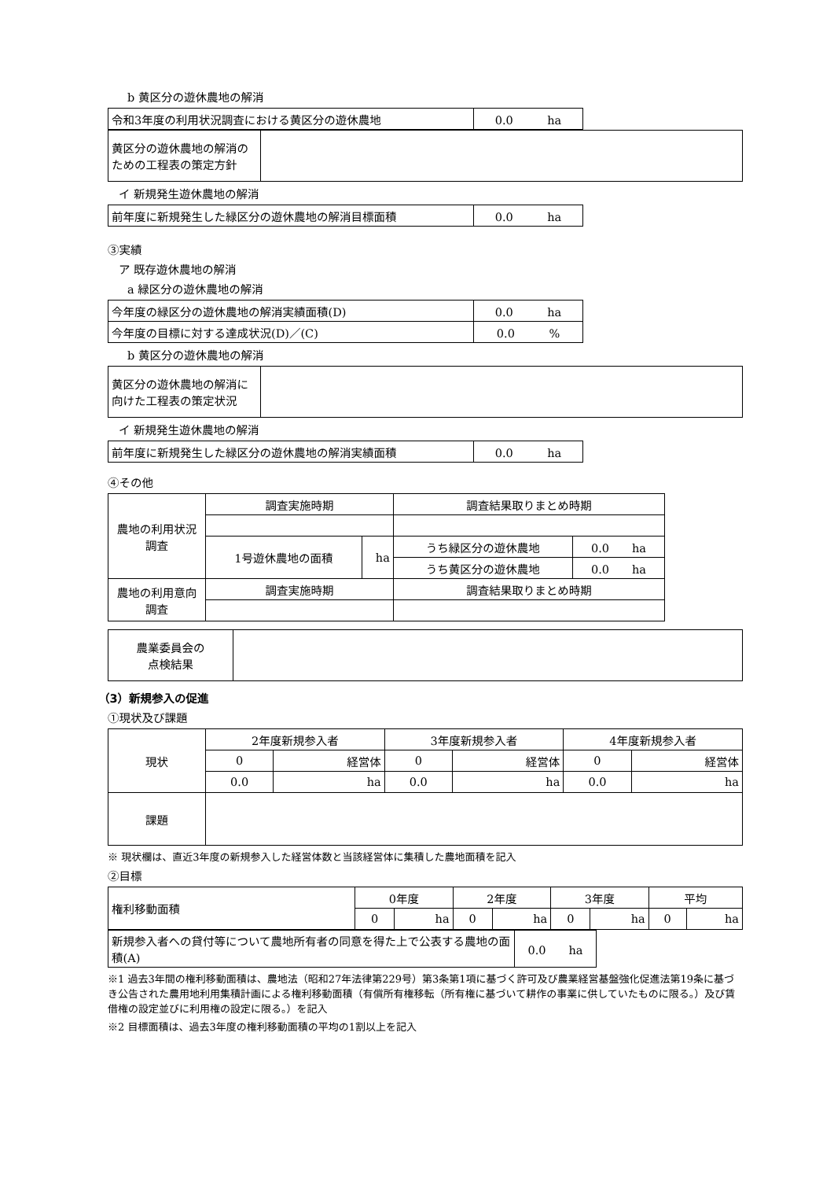b 黄区分の遊休農地の解消
| 令和3年度の利用状況調査における黄区分の遊休農地 | 0.0 ha |
| 黄区分の遊休農地の解消のための工程表の策定方針 | |
イ 新規発生遊休農地の解消
| 前年度に新規発生した緑区分の遊休農地の解消目標面積 | 0.0 ha |
③実績
ア 既存遊休農地の解消
a 緑区分の遊休農地の解消
| 今年度の緑区分の遊休農地の解消実績面積(D) | 0.0 ha |
| 今年度の目標に対する達成状況(D)／(C) | 0.0 % |
b 黄区分の遊休農地の解消
| 黄区分の遊休農地の解消に向けた工程表の策定状況 | |
イ 新規発生遊休農地の解消
| 前年度に新規発生した緑区分の遊休農地の解消実績面積 | 0.0 ha |
④その他
| 農地の利用状況調査 | 調査実施時期 | | 調査結果取りまとめ時期 | |
| | 1号遊休農地の面積 | ha | うち緑区分の遊休農地 | 0.0 ha |
| | | | うち黄区分の遊休農地 | 0.0 ha |
| 農地の利用意向調査 | 調査実施時期 | | 調査結果取りまとめ時期 | |
| 農業委員会の 点検結果 | |
（3）新規参入の促進
①現状及び課題
| 現状 | 2年度新規参入者 | | 3年度新規参入者 | | 4年度新規参入者 | |
| | 0 | 経営体 | 0 | 経営体 | 0 | 経営体 |
| | 0.0 | ha | 0.0 | ha | 0.0 | ha |
| 課題 | | | | | | |
※ 現状欄は、直近3年度の新規参入した経営体数と当該経営体に集積した農地面積を記入
②目標
| 権利移動面積 | 0年度 | | 2年度 | | 3年度 | | 平均 | |
| | 0 | ha | 0 | ha | 0 | ha | 0 | ha |
| 新規参入者への貸付等について農地所有者の同意を得た上で公表する農地の面積(A) | 0.0 ha |
※1 過去3年間の権利移動面積は、農地法（昭和27年法律第229号）第3条第1項に基づく許可及び農業経営基盤強化促進法第19条に基づき公告された農用地利用集積計画による権利移動面積（有償所有権移転（所有権に基づいて耕作の事業に供していたものに限る。）及び賃借権の設定並びに利用権の設定に限る。）を記入
※2 目標面積は、過去3年度の権利移動面積の平均の1割以上を記入